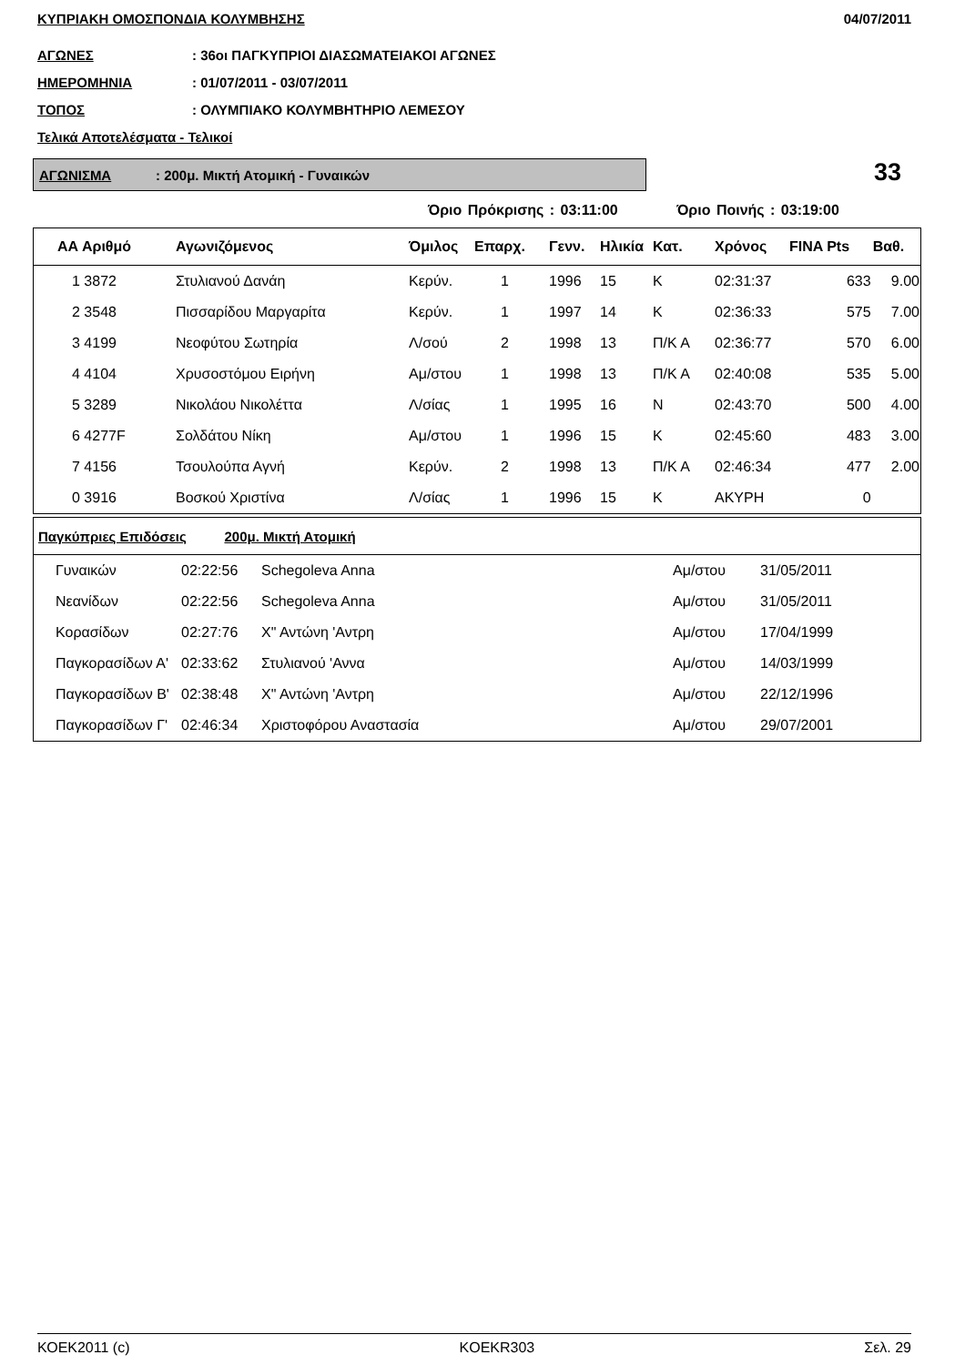ΚΥΠΡΙΑΚΗ ΟΜΟΣΠΟΝΔΙΑ ΚΟΛΥΜΒΗΣΗΣ 04/07/2011
ΑΓΩΝΕΣ: 36οι ΠΑΓΚΥΠΡΙΟΙ ΔΙΑΣΩΜΑΤΕΙΑΚΟΙ ΑΓΩΝΕΣ
ΗΜΕΡΟΜΗΝΙΑ: 01/07/2011 - 03/07/2011
ΤΟΠΟΣ: ΟΛΥΜΠΙΑΚΟ ΚΟΛΥΜΒΗΤΗΡΙΟ ΛΕΜΕΣΟΥ
Τελικά Αποτελέσματα - Τελικοί
ΑΓΩΝΙΣΜΑ: 200μ. Μικτή Ατομική - Γυναικών 33
Όριο Πρόκρισης : 03:11:00 Όριο Ποινής : 03:19:00
| ΑΑ Αριθμό | Αγωνιζόμενος | Όμιλος | Επαρχ. | Γενν. | Ηλικία | Κατ. | Χρόνος | FINA Pts | Βαθ. |
| --- | --- | --- | --- | --- | --- | --- | --- | --- | --- |
| 1 3872 | Στυλιανού Δανάη | Κερύν. | 1 | 1996 | 15 | Κ | 02:31:37 | 633 | 9.00 |
| 2 3548 | Πισσαρίδου Μαργαρίτα | Κερύν. | 1 | 1997 | 14 | Κ | 02:36:33 | 575 | 7.00 |
| 3 4199 | Νεοφύτου Σωτηρία | Λ/σού | 2 | 1998 | 13 | Π/Κ Α | 02:36:77 | 570 | 6.00 |
| 4 4104 | Χρυσοστόμου Ειρήνη | Αμ/στου | 1 | 1998 | 13 | Π/Κ Α | 02:40:08 | 535 | 5.00 |
| 5 3289 | Νικολάου Νικολέττα | Λ/σίας | 1 | 1995 | 16 | Ν | 02:43:70 | 500 | 4.00 |
| 6 4277F | Σολδάτου Νίκη | Αμ/στου | 1 | 1996 | 15 | Κ | 02:45:60 | 483 | 3.00 |
| 7 4156 | Τσουλούπα Αγνή | Κερύν. | 2 | 1998 | 13 | Π/Κ Α | 02:46:34 | 477 | 2.00 |
| 0 3916 | Βοσκού Χριστίνα | Λ/σίας | 1 | 1996 | 15 | Κ | ΑΚΥΡΗ | 0 | |
| Παγκύπριες Επιδόσεις 200μ. Μικτή Ατομική | | | | |
| --- | --- | --- | --- | --- |
| Γυναικών | 02:22:56 | Schegoleva Anna | Αμ/στου | 31/05/2011 |
| Νεανίδων | 02:22:56 | Schegoleva Anna | Αμ/στου | 31/05/2011 |
| Κορασίδων | 02:27:76 | Χ" Αντώνη 'Αντρη | Αμ/στου | 17/04/1999 |
| Παγκορασίδων Α' | 02:33:62 | Στυλιανού 'Αννα | Αμ/στου | 14/03/1999 |
| Παγκορασίδων Β' | 02:38:48 | Χ" Αντώνη 'Αντρη | Αμ/στου | 22/12/1996 |
| Παγκορασίδων Γ' | 02:46:34 | Χριστοφόρου Αναστασία | Αμ/στου | 29/07/2001 |
ΚΟΕΚ2011 (c) KOEKR303 Σελ. 29